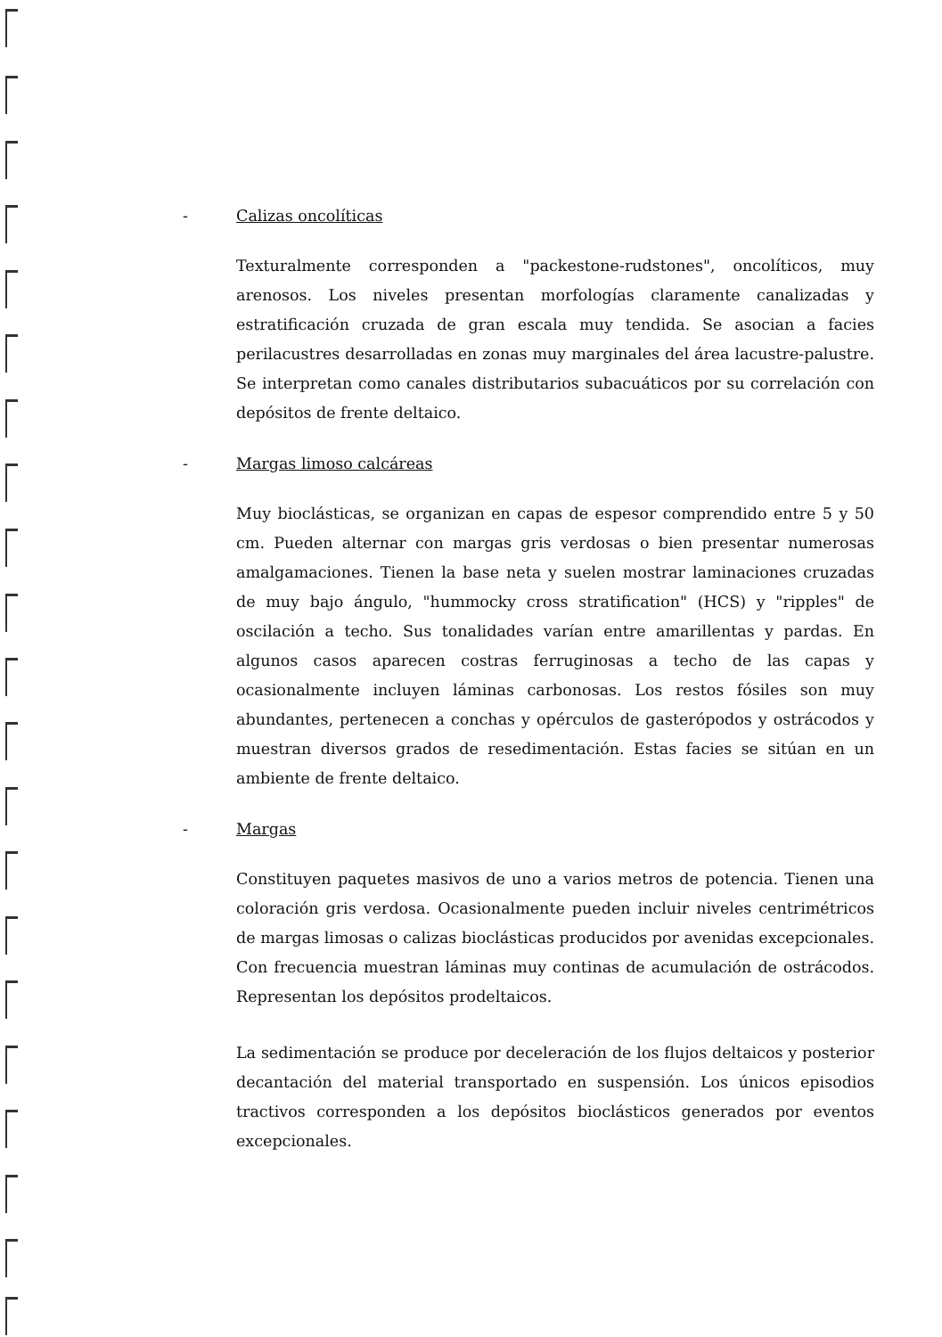- Calizas oncolíticas
Texturalmente corresponden a "packestone-rudstones", oncolíticos, muy arenosos. Los niveles presentan morfologías claramente canalizadas y estratificación cruzada de gran escala muy tendida. Se asocian a facies perilacustres desarrolladas en zonas muy marginales del área lacustre-palustre. Se interpretan como canales distributarios subacuáticos por su correlación con depósitos de frente deltaico.
- Margas limoso calcáreas
Muy bioclásticas, se organizan en capas de espesor comprendido entre 5 y 50 cm. Pueden alternar con margas gris verdosas o bien presentar numerosas amalgamaciones. Tienen la base neta y suelen mostrar laminaciones cruzadas de muy bajo ángulo, "hummocky cross stratification" (HCS) y "ripples" de oscilación a techo. Sus tonalidades varían entre amarillentas y pardas. En algunos casos aparecen costras ferruginosas a techo de las capas y ocasionalmente incluyen láminas carbonosas. Los restos fósiles son muy abundantes, pertenecen a conchas y opérculos de gasterópodos y ostrácodos y muestran diversos grados de resedimentación. Estas facies se sitúan en un ambiente de frente deltaico.
- Margas
Constituyen paquetes masivos de uno a varios metros de potencia. Tienen una coloración gris verdosa. Ocasionalmente pueden incluir niveles centrimétricos de margas limosas o calizas bioclásticas producidos por avenidas excepcionales. Con frecuencia muestran láminas muy continas de acumulación de ostrácodos. Representan los depósitos prodeltaicos.
La sedimentación se produce por deceleración de los flujos deltaicos y posterior decantación del material transportado en suspensión. Los únicos episodios tractivos corresponden a los depósitos bioclásticos generados por eventos excepcionales.